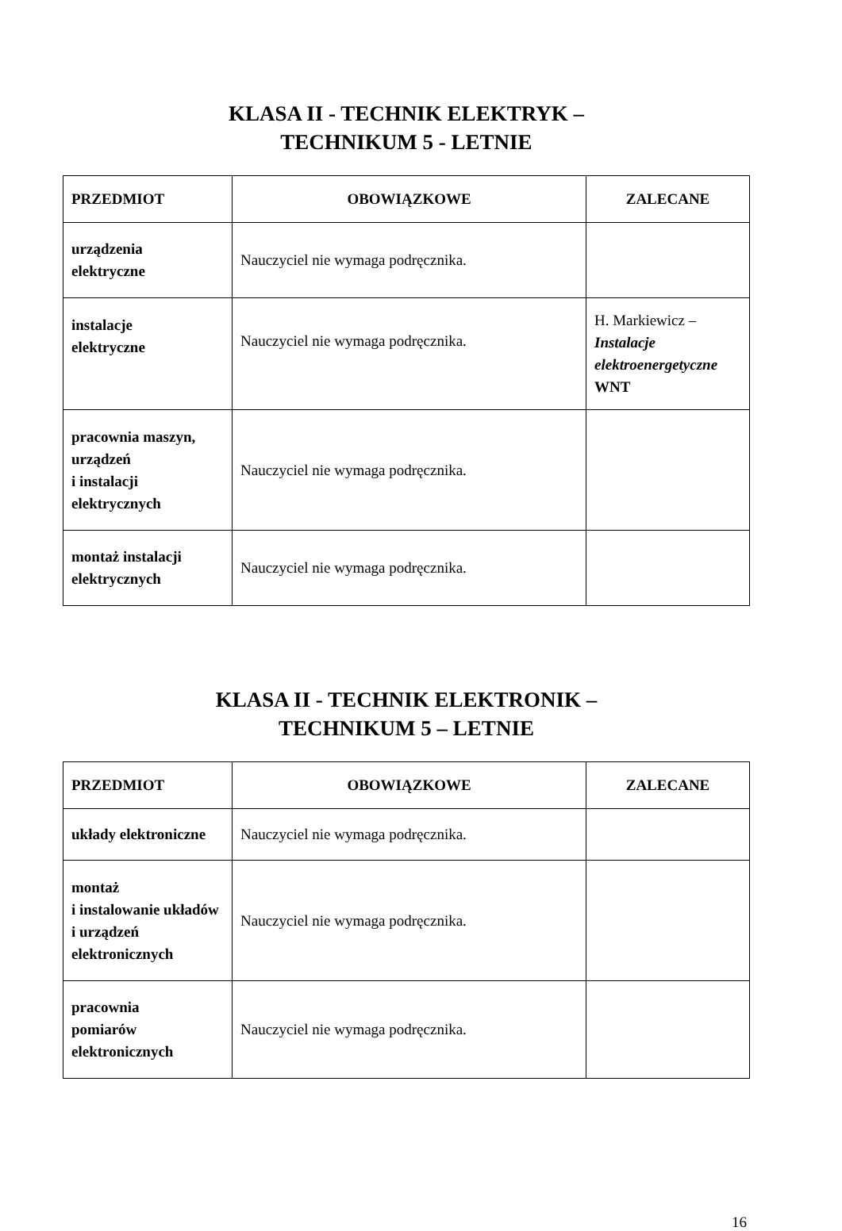KLASA II - TECHNIK ELEKTRYK –
TECHNIKUM 5 - LETNIE
| PRZEDMIOT | OBOWIĄZKOWE | ZALECANE |
| --- | --- | --- |
| urządzenia elektryczne | Nauczyciel nie wymaga podręcznika. | |
| instalacje elektryczne | Nauczyciel nie wymaga podręcznika. | H. Markiewicz – Instalacje elektroenergetyczne WNT |
| pracownia maszyn, urządzeń i instalacji elektrycznych | Nauczyciel nie wymaga podręcznika. | |
| montaż instalacji elektrycznych | Nauczyciel nie wymaga podręcznika. | |
KLASA II - TECHNIK ELEKTRONIK –
TECHNIKUM 5 – LETNIE
| PRZEDMIOT | OBOWIĄZKOWE | ZALECANE |
| --- | --- | --- |
| układy elektroniczne | Nauczyciel nie wymaga podręcznika. | |
| montaż i instalowanie układów i urządzeń elektronicznych | Nauczyciel nie wymaga podręcznika. | |
| pracownia pomiarów elektronicznych | Nauczyciel nie wymaga podręcznika. | |
16